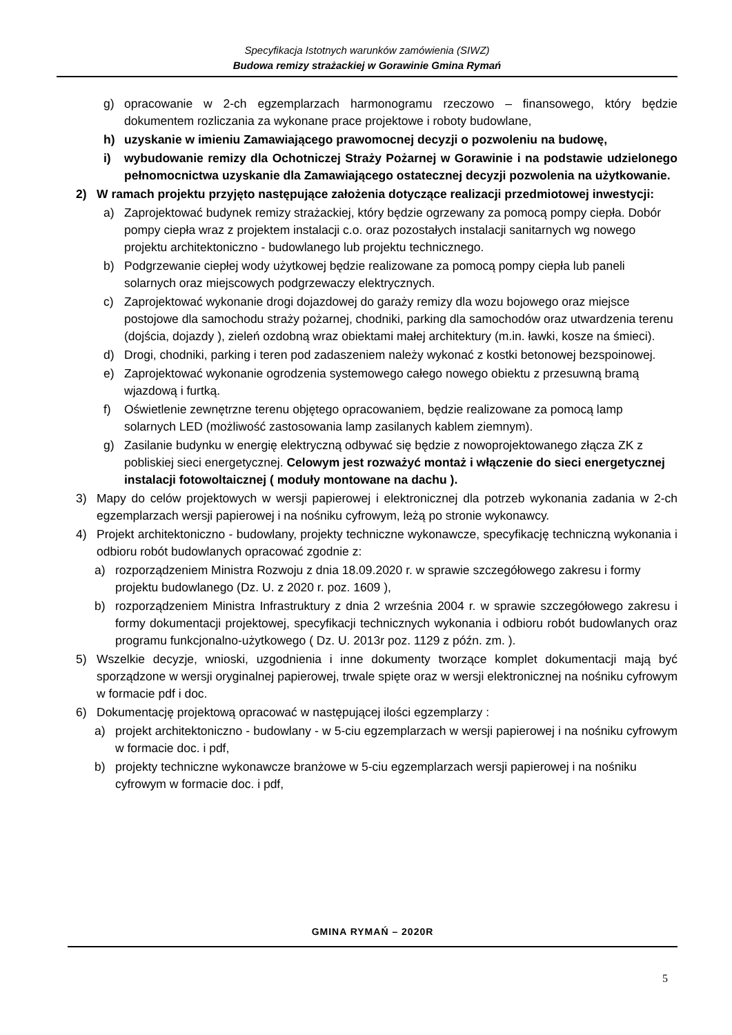Specyfikacja Istotnych warunków zamówienia (SIWZ)
Budowa remizy strażackiej w Gorawinie Gmina Rymań
g) opracowanie w 2-ch egzemplarzach harmonogramu rzeczowo – finansowego, który będzie dokumentem rozliczania za wykonane prace projektowe i roboty budowlane,
h) uzyskanie w imieniu Zamawiającego prawomocnej decyzji o pozwoleniu na budowę,
i) wybudowanie remizy dla Ochotniczej Straży Pożarnej w Gorawinie i na podstawie udzielonego pełnomocnictwa uzyskanie dla Zamawiającego ostatecznej decyzji pozwolenia na użytkowanie.
2) W ramach projektu przyjęto następujące założenia dotyczące realizacji przedmiotowej inwestycji:
a) Zaprojektować budynek remizy strażackiej, który będzie ogrzewany za pomocą pompy ciepła. Dobór pompy ciepła wraz z projektem instalacji c.o. oraz pozostałych instalacji sanitarnych wg nowego projektu architektoniczno - budowlanego lub projektu technicznego.
b) Podgrzewanie ciepłej wody użytkowej będzie realizowane za pomocą pompy ciepła lub paneli solarnych oraz miejscowych podgrzewaczy elektrycznych.
c) Zaprojektować wykonanie drogi dojazdowej do garaży remizy dla wozu bojowego oraz miejsce postojowe dla samochodu straży pożarnej, chodniki, parking dla samochodów oraz utwardzenia terenu (dojścia, dojazdy ), zieleń ozdobną wraz obiektami małej architektury (m.in. ławki, kosze na śmieci).
d) Drogi, chodniki, parking i teren pod zadaszeniem należy wykonać z kostki betonowej bezspoinowej.
e) Zaprojektować wykonanie ogrodzenia systemowego całego nowego obiektu z przesuwną bramą wjazdową i furtką.
f) Oświetlenie zewnętrzne terenu objętego opracowaniem, będzie realizowane za pomocą lamp solarnych LED (możliwość zastosowania lamp zasilanych kablem ziemnym).
g) Zasilanie budynku w energię elektryczną odbywać się będzie z nowoprojektowanego złącza ZK z pobliskiej sieci energetycznej. Celowym jest rozważyć montaż i włączenie do sieci energetycznej instalacji fotowoltaicznej ( moduły montowane na dachu ).
3) Mapy do celów projektowych w wersji papierowej i elektronicznej dla potrzeb wykonania zadania w 2-ch egzemplarzach wersji papierowej i na nośniku cyfrowym, leżą po stronie wykonawcy.
4) Projekt architektoniczno - budowlany, projekty techniczne wykonawcze, specyfikację techniczną wykonania i odbioru robót budowlanych opracować zgodnie z:
a) rozporządzeniem Ministra Rozwoju z dnia 18.09.2020 r. w sprawie szczegółowego zakresu i formy projektu budowlanego (Dz. U. z 2020 r. poz. 1609 ),
b) rozporządzeniem Ministra Infrastruktury z dnia 2 września 2004 r. w sprawie szczegółowego zakresu i formy dokumentacji projektowej, specyfikacji technicznych wykonania i odbioru robót budowlanych oraz programu funkcjonalno-użytkowego ( Dz. U. 2013r poz. 1129 z późn. zm. ).
5) Wszelkie decyzje, wnioski, uzgodnienia i inne dokumenty tworzące komplet dokumentacji mają być sporządzone w wersji oryginalnej papierowej, trwale spięte oraz w wersji elektronicznej na nośniku cyfrowym w formacie pdf i doc.
6) Dokumentację projektową opracować w następującej ilości egzemplarzy :
a) projekt architektoniczno - budowlany - w 5-ciu egzemplarzach w wersji papierowej i na nośniku cyfrowym w formacie doc. i pdf,
b) projekty techniczne wykonawcze branżowe w 5-ciu egzemplarzach wersji papierowej i na nośniku cyfrowym w formacie doc. i pdf,
GMINA RYMAŃ – 2020R
5